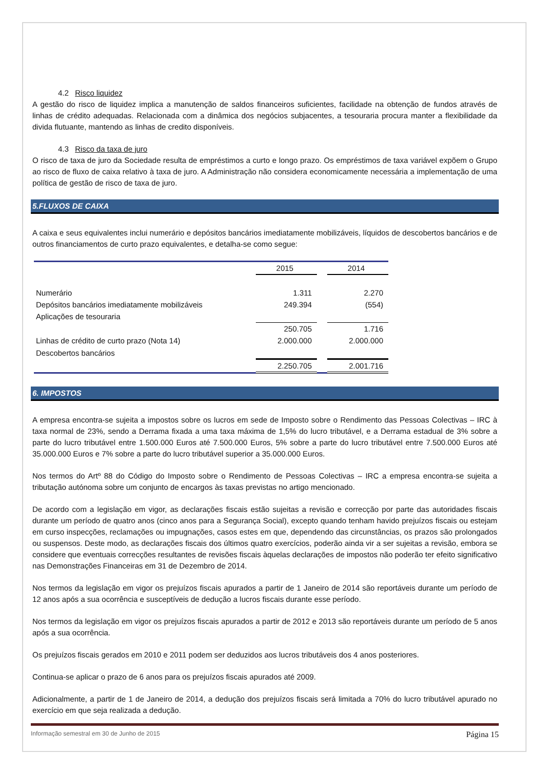4.2 Risco liquidez
A gestão do risco de liquidez implica a manutenção de saldos financeiros suficientes, facilidade na obtenção de fundos através de linhas de crédito adequadas. Relacionada com a dinâmica dos negócios subjacentes, a tesouraria procura manter a flexibilidade da divida flutuante, mantendo as linhas de credito disponíveis.
4.3 Risco da taxa de juro
O risco de taxa de juro da Sociedade resulta de empréstimos a curto e longo prazo. Os empréstimos de taxa variável expõem o Grupo ao risco de fluxo de caixa relativo à taxa de juro. A Administração não considera economicamente necessária a implementação de uma política de gestão de risco de taxa de juro.
5.FLUXOS DE CAIXA
A caixa e seus equivalentes inclui numerário e depósitos bancários imediatamente mobilizáveis, líquidos de descobertos bancários e de outros financiamentos de curto prazo equivalentes, e detalha-se como segue:
| | 2015 | | 2014 |
| Numerário | 1.311 | | 2.270 |
| Depósitos bancários imediatamente mobilizáveis | 249.394 | | (554) |
| Aplicações de tesouraria | | | |
| | 250.705 | | 1.716 |
| Linhas de crédito de curto prazo (Nota 14) | 2.000.000 | | 2.000.000 |
| Descobertos bancários | | | |
| | 2.250.705 | | 2.001.716 |
6. IMPOSTOS
A empresa encontra-se sujeita a impostos sobre os lucros em sede de Imposto sobre o Rendimento das Pessoas Colectivas – IRC à taxa normal de 23%, sendo a Derrama fixada a uma taxa máxima de 1,5% do lucro tributável, e a Derrama estadual de 3% sobre a parte do lucro tributável entre 1.500.000 Euros até 7.500.000 Euros, 5% sobre a parte do lucro tributável entre 7.500.000 Euros até 35.000.000 Euros e 7% sobre a parte do lucro tributável superior a 35.000.000 Euros.
Nos termos do Artº 88 do Código do Imposto sobre o Rendimento de Pessoas Colectivas – IRC a empresa encontra-se sujeita a tributação autónoma sobre um conjunto de encargos às taxas previstas no artigo mencionado.
De acordo com a legislação em vigor, as declarações fiscais estão sujeitas a revisão e correcção por parte das autoridades fiscais durante um período de quatro anos (cinco anos para a Segurança Social), excepto quando tenham havido prejuízos fiscais ou estejam em curso inspecções, reclamações ou impugnações, casos estes em que, dependendo das circunstâncias, os prazos são prolongados ou suspensos. Deste modo, as declarações fiscais dos últimos quatro exercícios, poderão ainda vir a ser sujeitas a revisão, embora se considere que eventuais correcções resultantes de revisões fiscais àquelas declarações de impostos não poderão ter efeito significativo nas Demonstrações Financeiras em 31 de Dezembro de 2014.
Nos termos da legislação em vigor os prejuízos fiscais apurados a partir de 1 Janeiro de 2014 são reportáveis durante um período de 12 anos após a sua ocorrência e susceptíveis de dedução a lucros fiscais durante esse período.
Nos termos da legislação em vigor os prejuízos fiscais apurados a partir de 2012 e 2013 são reportáveis durante um período de 5 anos após a sua ocorrência.
Os prejuízos fiscais gerados em 2010 e 2011 podem ser deduzidos aos lucros tributáveis dos 4 anos posteriores.
Continua-se aplicar o prazo de 6 anos para os prejuízos fiscais apurados até 2009.
Adicionalmente, a partir de 1 de Janeiro de 2014, a dedução dos prejuízos fiscais será limitada a 70% do lucro tributável apurado no exercício em que seja realizada a dedução.
Informação semestral em 30 de Junho de 2015 Página 15